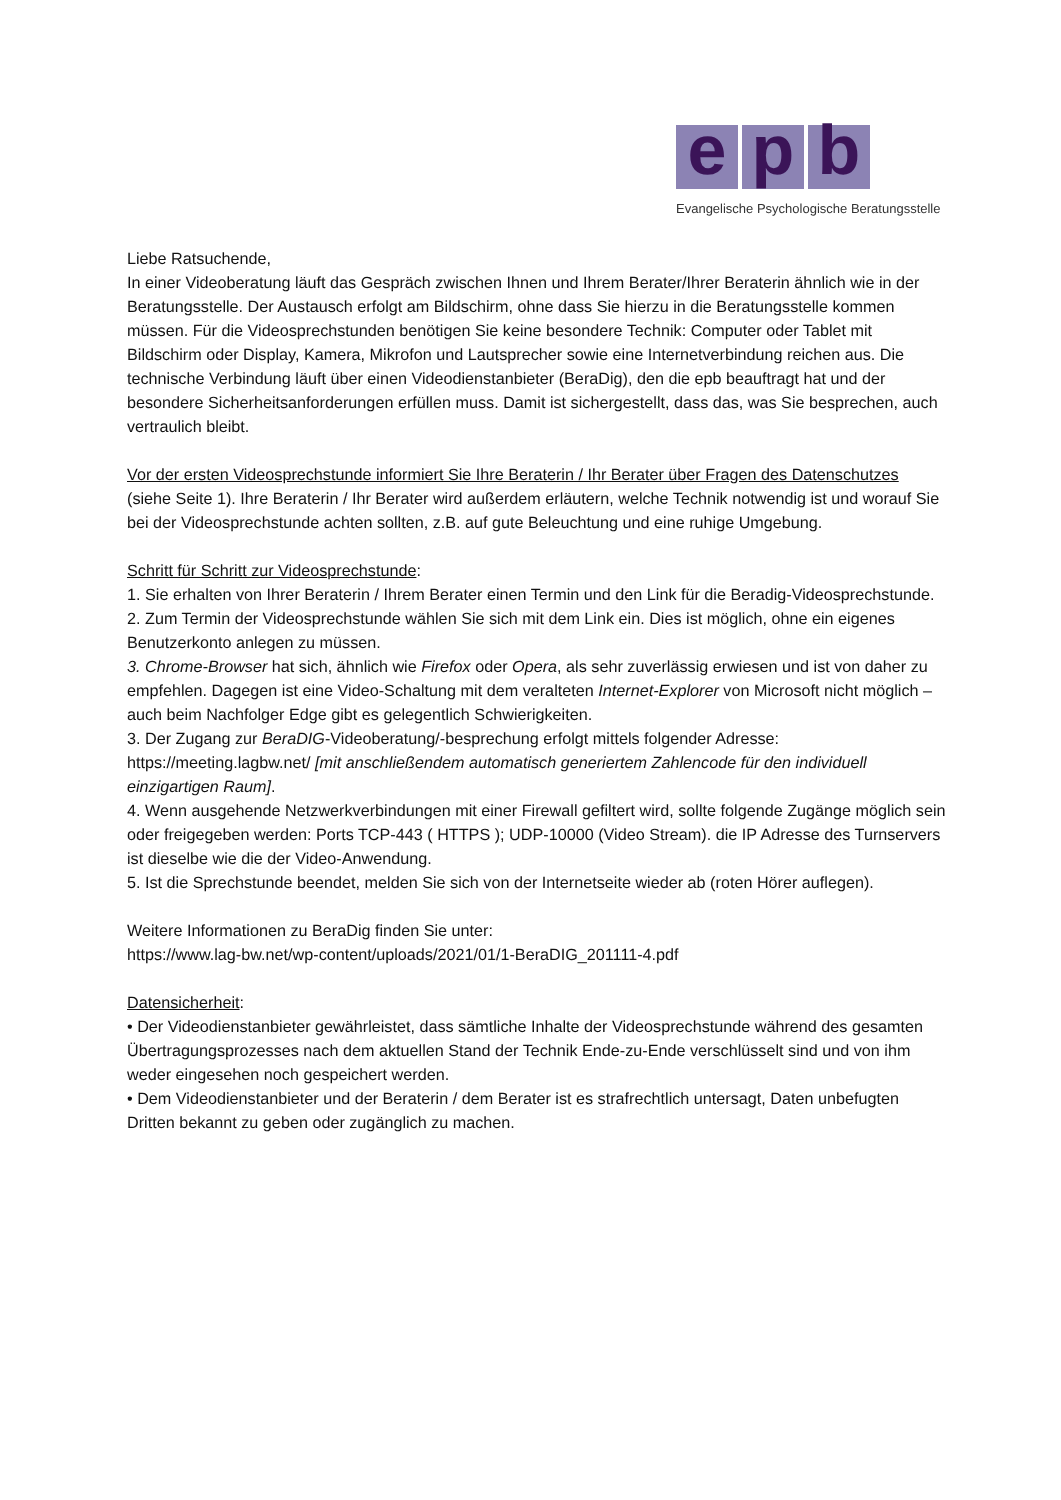e p b
Evangelische Psychologische Beratungsstelle
Liebe Ratsuchende,
In einer Videoberatung läuft das Gespräch zwischen Ihnen und Ihrem Berater/Ihrer Beraterin ähnlich wie in der Beratungsstelle. Der Austausch erfolgt am Bildschirm, ohne dass Sie hierzu in die Beratungsstelle kommen müssen. Für die Videosprechstunden benötigen Sie keine besondere Technik: Computer oder Tablet mit Bildschirm oder Display, Kamera, Mikrofon und Lautsprecher sowie eine Internetverbindung reichen aus. Die technische Verbindung läuft über einen Videodienstanbieter (BeraDig), den die epb beauftragt hat und der besondere Sicherheitsanforderungen erfüllen muss. Damit ist sichergestellt, dass das, was Sie besprechen, auch vertraulich bleibt.
Vor der ersten Videosprechstunde informiert Sie Ihre Beraterin / Ihr Berater über Fragen des Datenschutzes (siehe Seite 1). Ihre Beraterin / Ihr Berater wird außerdem erläutern, welche Technik notwendig ist und worauf Sie bei der Videosprechstunde achten sollten, z.B. auf gute Beleuchtung und eine ruhige Umgebung.
Schritt für Schritt zur Videosprechstunde:
1. Sie erhalten von Ihrer Beraterin / Ihrem Berater einen Termin und den Link für die Beradig-Videosprechstunde.
2. Zum Termin der Videosprechstunde wählen Sie sich mit dem Link ein. Dies ist möglich, ohne ein eigenes Benutzerkonto anlegen zu müssen.
3. Chrome-Browser hat sich, ähnlich wie Firefox oder Opera, als sehr zuverlässig erwiesen und ist von daher zu empfehlen. Dagegen ist eine Video-Schaltung mit dem veralteten Internet-Explorer von Microsoft nicht möglich – auch beim Nachfolger Edge gibt es gelegentlich Schwierigkeiten.
3. Der Zugang zur BeraDIG-Videoberatung/-besprechung erfolgt mittels folgender Adresse: https://meeting.lagbw.net/ [mit anschließendem automatisch generiertem Zahlencode für den individuell einzigartigen Raum].
4. Wenn ausgehende Netzwerkverbindungen mit einer Firewall gefiltert wird, sollte folgende Zugänge möglich sein oder freigegeben werden: Ports TCP-443 ( HTTPS ); UDP-10000 (Video Stream). die IP Adresse des Turnservers ist dieselbe wie die der Video-Anwendung.
5. Ist die Sprechstunde beendet, melden Sie sich von der Internetseite wieder ab (roten Hörer auflegen).
Weitere Informationen zu BeraDig finden Sie unter:
https://www.lag-bw.net/wp-content/uploads/2021/01/1-BeraDIG_201111-4.pdf
Datensicherheit:
• Der Videodienstanbieter gewährleistet, dass sämtliche Inhalte der Videosprechstunde während des gesamten Übertragungsprozesses nach dem aktuellen Stand der Technik Ende-zu-Ende verschlüsselt sind und von ihm weder eingesehen noch gespeichert werden.
• Dem Videodienstanbieter und der Beraterin / dem Berater ist es strafrechtlich untersagt, Daten unbefugten Dritten bekannt zu geben oder zugänglich zu machen.